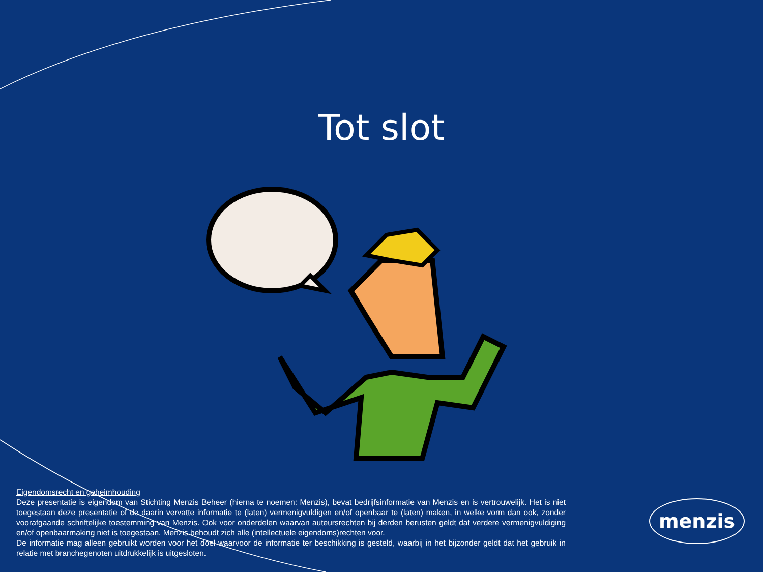Tot slot
Eigendomsrecht en geheimhouding
Deze presentatie is eigendom van Stichting Menzis Beheer (hierna te noemen: Menzis), bevat bedrijfsinformatie van Menzis en is vertrouwelijk. Het is niet toegestaan deze presentatie of de daarin vervatte informatie te (laten) vermenigvuldigen en/of openbaar te (laten) maken, in welke vorm dan ook, zonder voorafgaande schriftelijke toestemming van Menzis. Ook voor onderdelen waarvan auteursrechten bij derden berusten geldt dat verdere vermenigvuldiging en/of openbaarmaking niet is toegestaan. Menzis behoudt zich alle (intellectuele eigendoms)rechten voor.
De informatie mag alleen gebruikt worden voor het doel waarvoor de informatie ter beschikking is gesteld, waarbij in het bijzonder geldt dat het gebruik in relatie met branchegenoten uitdrukkelijk is uitgesloten.
menzis